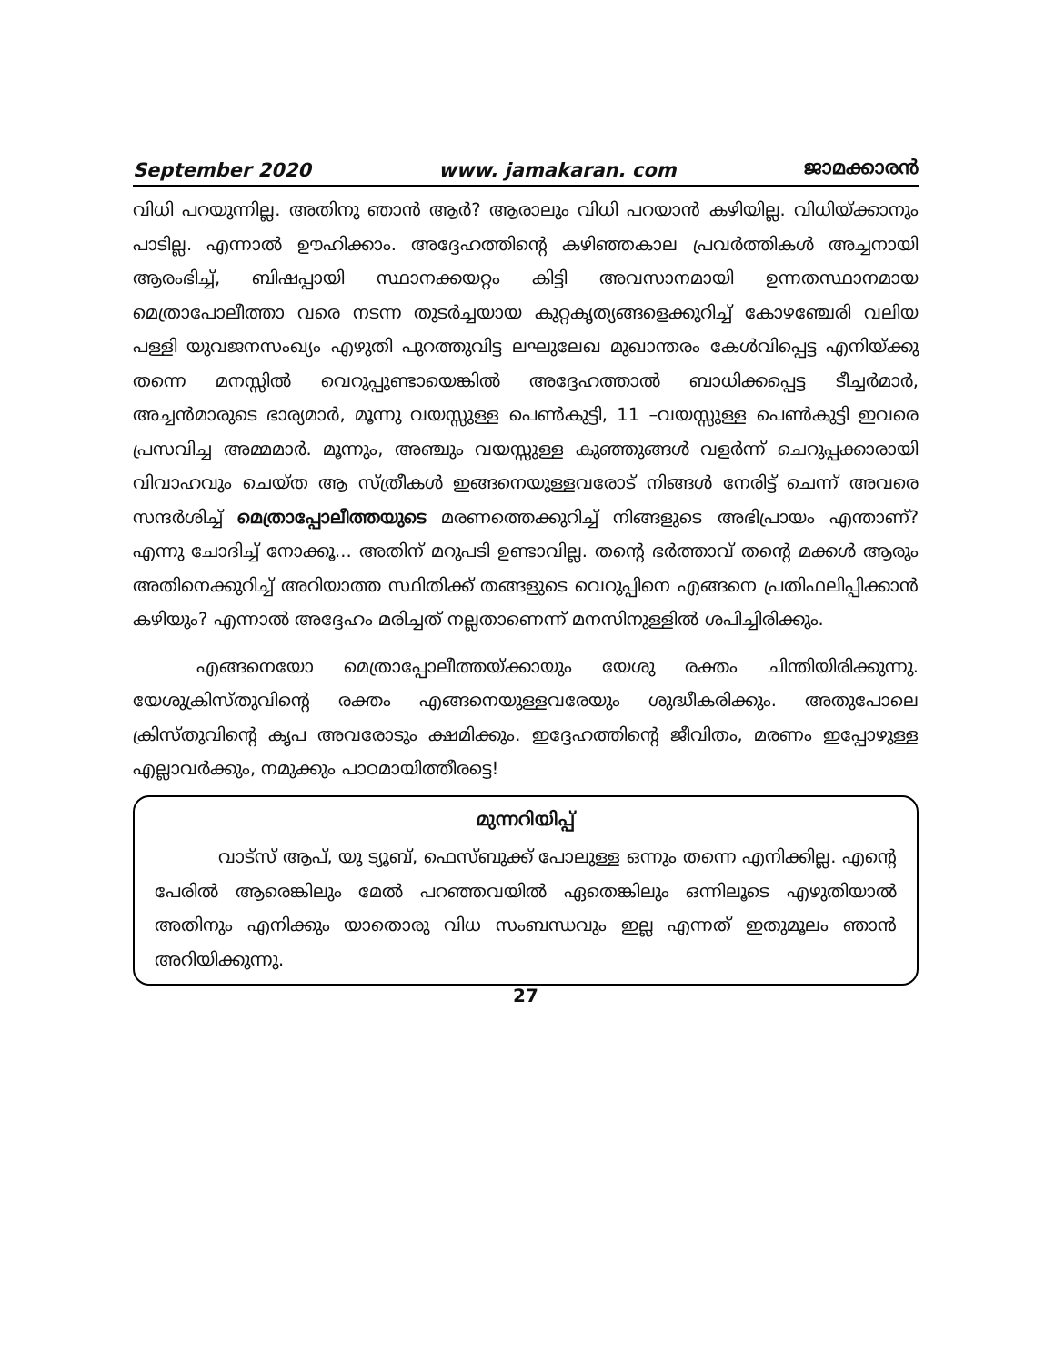September 2020 www. jamakaran. com ജാമക്കാരൻ
വിധി പറയുന്നില്ല. അതിനു ഞാൻ ആർ? ആരാലും വിധി പറയാൻ കഴിയില്ല. വിധിയ്ക്കാനും പാടില്ല. എന്നാൽ ഊഹിക്കാം. അദ്ദേഹത്തിന്റെ കഴിഞ്ഞകാല പ്രവർത്തികൾ അച്ചനായി ആരംഭിച്ച്, ബിഷപ്പായി സ്ഥാനക്കയറ്റം കിട്ടി അവസാനമായി ഉന്നതസ്ഥാനമായ മെത്രാപോലീത്താ വരെ നടന്ന തുടർച്ചയായ കുറ്റകൃത്യങ്ങളെക്കുറിച്ച് കോഴഞ്ചേരി വലിയ പള്ളി യുവജനസംഖ്യം എഴുതി പുറത്തുവിട്ട ലഘുലേഖ മുഖാന്തരം കേൾവിപ്പെട്ട എനിയ്ക്കു തന്നെ മനസ്സിൽ വെറുപ്പുണ്ടായെങ്കിൽ അദ്ദേഹത്താൽ ബാധിക്കപ്പെട്ട ടീച്ചർമാർ, അച്ചൻമാരുടെ ഭാര്യമാർ, മൂന്നു വയസ്സുള്ള പെൺകുട്ടി, 11 –വയസ്സുള്ള പെൺകുട്ടി ഇവരെ പ്രസവിച്ച അമ്മമാർ. മൂന്നും, അഞ്ചും വയസ്സുള്ള കുഞ്ഞുങ്ങൾ വളർന്ന് ചെറുപ്പക്കാരായി വിവാഹവും ചെയ്ത ആ സ്ത്രീകൾ ഇങ്ങനെയുള്ളവരോട് നിങ്ങൾ നേരിട്ട് ചെന്ന് അവരെ സന്ദർശിച്ച് മെത്രാപ്പോലീത്തയുടെ മരണത്തെക്കുറിച്ച് നിങ്ങളുടെ അഭിപ്രായം എന്താണ്? എന്നു ചോദിച്ച് നോക്കൂ... അതിന് മറുപടി ഉണ്ടാവില്ല. തന്റെ ഭർത്താവ് തന്റെ മക്കൾ ആരും അതിനെക്കുറിച്ച് അറിയാത്ത സ്ഥിതിക്ക് തങ്ങളുടെ വെറുപ്പിനെ എങ്ങനെ പ്രതിഫലിപ്പിക്കാൻ കഴിയും? എന്നാൽ അദ്ദേഹം മരിച്ചത് നല്ലതാണെന്ന് മനസിനുള്ളിൽ ശപിച്ചിരിക്കും.
എങ്ങനെയോ മെത്രാപ്പോലീത്തയ്ക്കായും യേശു രക്തം ചിന്തിയിരിക്കുന്നു. യേശുക്രിസ്തുവിന്റെ രക്തം എങ്ങനെയുള്ളവരേയും ശുദ്ധീകരിക്കും. അതുപോലെ ക്രിസ്തുവിന്റെ കൃപ അവരോടും ക്ഷമിക്കും. ഇദ്ദേഹത്തിന്റെ ജീവിതം, മരണം ഇപ്പോഴുള്ള എല്ലാവർക്കും, നമുക്കും പാഠമായിത്തീരട്ടെ!
മുന്നറിയിപ്പ്
വാട്സ് ആപ്, യു ട്യൂബ്, ഫെസ്ബുക്ക് പോലുള്ള ഒന്നും തന്നെ എനിക്കില്ല. എന്റെ പേരിൽ ആരെങ്കിലും മേൽ പറഞ്ഞവയിൽ ഏതെങ്കിലും ഒന്നിലൂടെ എഴുതിയാൽ അതിനും എനിക്കും യാതൊരു വിധ സംബന്ധവും ഇല്ല എന്നത് ഇതുമൂലം ഞാൻ അറിയിക്കുന്നു.
27